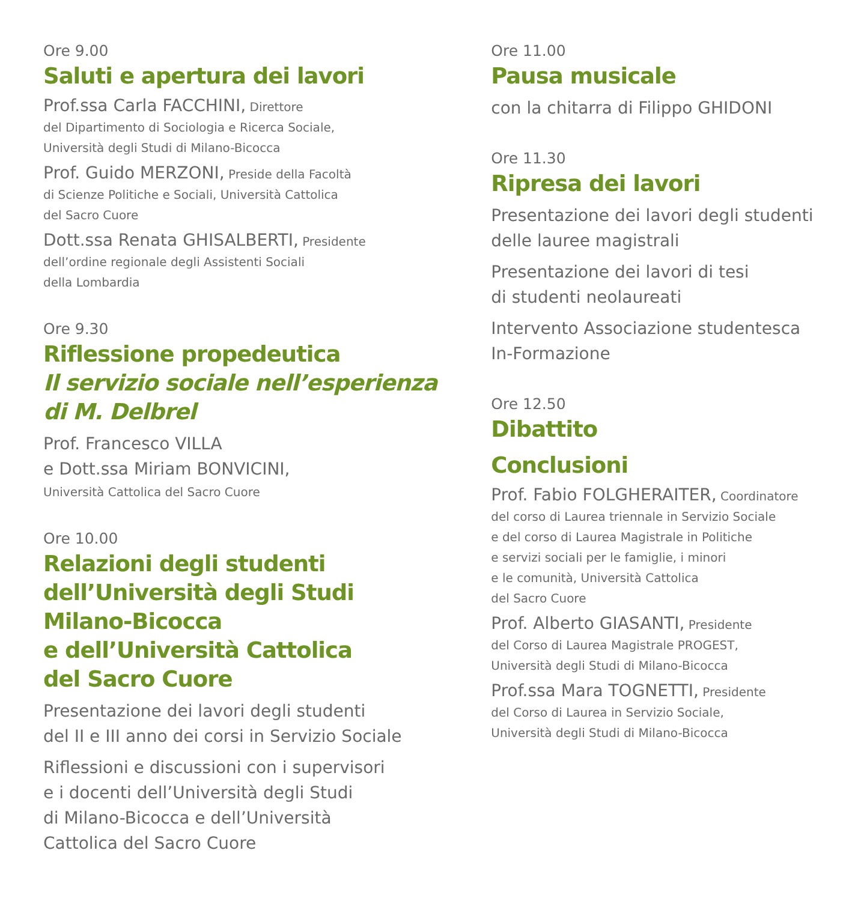Ore 9.00
Saluti e apertura dei lavori
Prof.ssa Carla FACCHINI, Direttore
del Dipartimento di Sociologia e Ricerca Sociale,
Università degli Studi di Milano-Bicocca
Prof. Guido MERZONI, Preside della Facoltà
di Scienze Politiche e Sociali, Università Cattolica
del Sacro Cuore
Dott.ssa Renata GHISALBERTI, Presidente
dell’ordine regionale degli Assistenti Sociali
della Lombardia
Ore 9.30
Riflessione propedeutica
Il servizio sociale nell’esperienza
di M. Delbrel
Prof. Francesco VILLA
e Dott.ssa Miriam BONVICINI,
Università Cattolica del Sacro Cuore
Ore 10.00
Relazioni degli studenti
dell’Università degli Studi
Milano-Bicocca
e dell’Università Cattolica
del Sacro Cuore
Presentazione dei lavori degli studenti
del II e III anno dei corsi in Servizio Sociale
Riflessioni e discussioni con i supervisori
e i docenti dell’Università degli Studi
di Milano-Bicocca e dell’Università
Cattolica del Sacro Cuore
Ore 11.00
Pausa musicale
con la chitarra di Filippo GHIDONI
Ore 11.30
Ripresa dei lavori
Presentazione dei lavori degli studenti
delle lauree magistrali
Presentazione dei lavori di tesi
di studenti neolaureati
Intervento Associazione studentesca
In-Formazione
Ore 12.50
Dibattito
Conclusioni
Prof. Fabio FOLGHERAITER, Coordinatore
del corso di Laurea triennale in Servizio Sociale
e del corso di Laurea Magistrale in Politiche
e servizi sociali per le famiglie, i minori
e le comunità, Università Cattolica
del Sacro Cuore
Prof. Alberto GIASANTI, Presidente
del Corso di Laurea Magistrale PROGEST,
Università degli Studi di Milano-Bicocca
Prof.ssa Mara TOGNETTI, Presidente
del Corso di Laurea in Servizio Sociale,
Università degli Studi di Milano-Bicocca